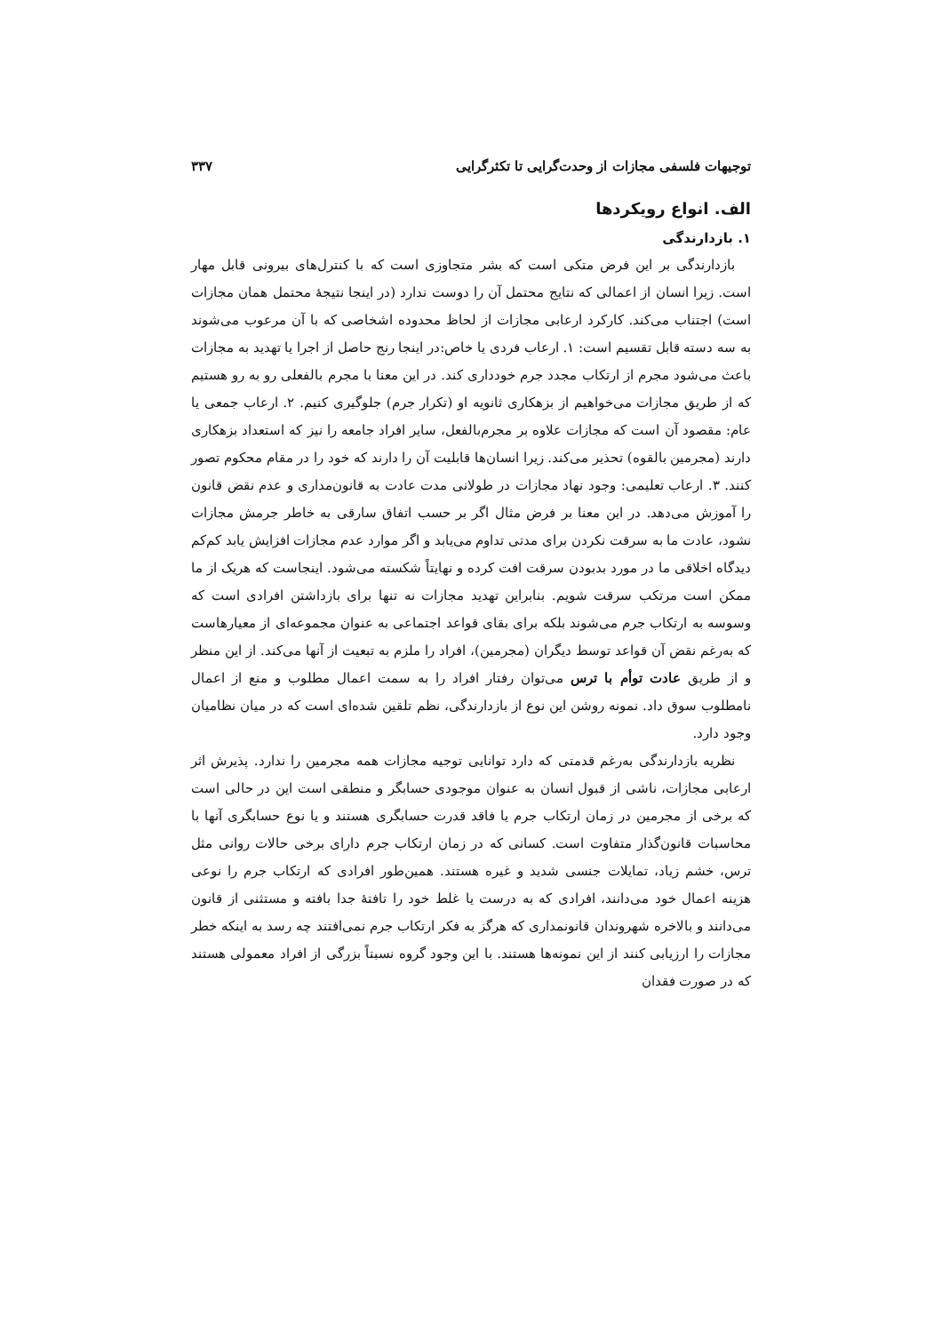توجیهات فلسفی مجازات از وحدت‌گرایی تا تکثرگرایی ۳۳۷
الف. انواع رویکردها
۱. بازدارندگی
بازدارندگی بر این فرض متکی است که بشر متجاوزی است که با کنترل‌های بیرونی قابل مهار است. زیرا انسان از اعمالی که نتایج محتمل آن را دوست ندارد (در اینجا نتیجهٔ محتمل همان مجازات است) اجتناب می‌کند. کارکرد ارعابی مجازات از لحاظ محدوده اشخاصی که با آن مرعوب می‌شوند به سه دسته قابل تقسیم است: ۱. ارعاب فردی یا خاص:در اینجا رنج حاصل از اجرا یا تهدید به مجازات باعث می‌شود مجرم از ارتکاب مجدد جرم خودداری کند. در این معنا با مجرم بالفعلی رو به رو هستیم که از طریق مجازات می‌خواهیم از بزهکاری ثانویه او (تکرار جرم) جلوگیری کنیم. ۲. ارعاب جمعی یا عام: مقصود آن است که مجازات علاوه بر مجرم‌بالفعل، سایر افراد جامعه را نیز که استعداد بزهکاری دارند (مجرمین بالقوه) تحذیر می‌کند. زیرا انسان‌ها قابلیت آن را دارند که خود را در مقام محکوم تصور کنند. ۳. ارعاب تعلیمی: وجود نهاد مجازات در طولانی مدت عادت به قانون‌مداری و عدم نقض قانون را آموزش می‌دهد. در این معنا بر فرض مثال اگر بر حسب اتفاق سارقی به خاطر جرمش مجازات نشود، عادت ما به سرقت نکردن برای مدتی تداوم می‌یابد و اگر موارد عدم مجازات افزایش یابد کم‌کم دیدگاه اخلاقی ما در مورد بدبودن سرقت افت کرده و نهایتاً شکسته می‌شود. اینجاست که هریک از ما ممکن است مرتکب سرقت شویم. بنابراین تهدید مجازات نه تنها برای بازداشتن افرادی است که وسوسه به ارتکاب جرم می‌شوند بلکه برای بقای قواعد اجتماعی به عنوان مجموعه‌ای از معیارهاست که به‌رغم نقض آن قواعد توسط دیگران (مجرمین)، افراد را ملزم به تبعیت از آنها می‌کند. از این منظر و از طریق عادت توأم با ترس می‌توان رفتار افراد را به سمت اعمال مطلوب و منع از اعمال نامطلوب سوق داد. نمونه روشن این نوع از بازدارندگی، نظم تلقین شده‌ای است که در میان نظامیان وجود دارد.
نظریه بازدارندگی به‌رغم قدمتی که دارد توانایی توجیه مجازات همه مجرمین را ندارد. پذیرش اثر ارعابی مجازات، ناشی از قبول انسان به عنوان موجودی حسابگر و منطقی است این در حالی است که برخی از مجرمین در زمان ارتکاب جرم یا فاقد قدرت حسابگری هستند و یا نوع حسابگری آنها با محاسبات قانون‌گذار متفاوت است. کسانی که در زمان ارتکاب جرم دارای برخی حالات روانی مثل ترس، خشم زیاد، تمایلات جنسی شدید و غیره هستند. همین‌طور افرادی که ارتکاب جرم را نوعی هزینه اعمال خود می‌دانند، افرادی که به درست یا غلط خود را تافتهٔ جدا بافته و مستثنی از قانون می‌دانند و بالاخره شهروندان قانونمداری که هرگز به فکر ارتکاب جرم نمی‌افتند چه رسد به اینکه خطر مجازات را ارزیابی کنند از این نمونه‌ها هستند. با این وجود گروه نسبتاً بزرگی از افراد معمولی هستند که در صورت فقدان